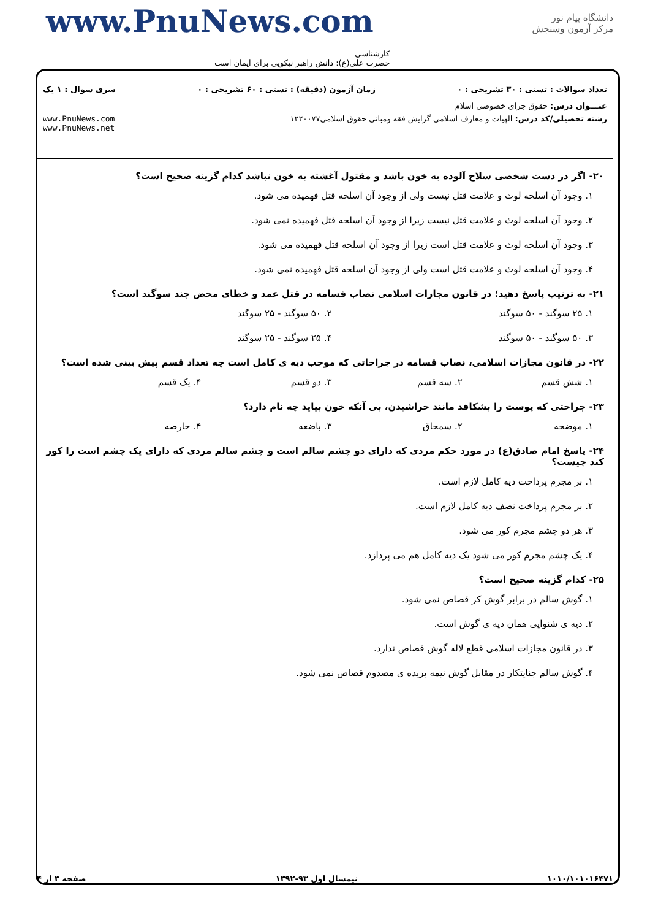دانشگاه پیام نور
مرکز آزمون وسنجش
www.PnuNews.com
کارشناسی
حضرت علی(ع): دانش راهبر نیکویی برای ایمان است
تعداد سوالات : تستی : ۳۰ تشریحی : ۰ زمان آزمون (دقیقه) : تستی : ۶۰ تشریحی : ۰ سری سوال : ۱ یک
عنـــوان درس: حقوق جزای خصوصی اسلام
رشته تحصیلی/کد درس: الهیات و معارف اسلامی گرایش فقه ومبانی حقوق اسلامی۱۲۲۰۰۷۷ www.PnuNews.com
www.PnuNews.net
۲۰- اگر در دست شخصی سلاح آلوده به خون باشد و مقتول آغشته به خون نباشد کدام گزینه صحیح است؟
۱. وجود آن اسلحه لوث و علامت قتل نیست ولی از وجود آن اسلحه قتل فهمیده می شود.
۲. وجود آن اسلحه لوث و علامت قتل نیست زیرا از وجود آن اسلحه قتل فهمیده نمی شود.
۳. وجود آن اسلحه لوث و علامت قتل است زیرا از وجود آن اسلحه قتل فهمیده می شود.
۴. وجود آن اسلحه لوث و علامت قتل است ولی از وجود آن اسلحه قتل فهمیده نمی شود.
۲۱- به ترتیب پاسخ دهید؛ در قانون مجازات اسلامی نصاب قسامه در قتل عمد و خطای محض چند سوگند است؟
۱. ۲۵ سوگند - ۵۰ سوگند ۲. ۵۰ سوگند - ۲۵ سوگند
۳. ۵۰ سوگند - ۵۰ سوگند ۴. ۲۵ سوگند - ۲۵ سوگند
۲۲- در قانون مجازات اسلامی، نصاب قسامه در جراحاتی که موجب دیه ی کامل است چه تعداد قسم پیش بینی شده است؟
۱. شش قسم ۲. سه قسم ۳. دو قسم ۴. یک قسم
۲۳- جراحتی که پوست را بشکافد مانند خراشیدن، بی آنکه خون بیاید چه نام دارد؟
۱. موضحه ۲. سمحاق ۳. باضعه ۴. حارصه
۲۴- پاسخ امام صادق(ع) در مورد حکم مردی که دارای دو چشم سالم است و چشم سالم مردی که دارای یک چشم است را کور کند چیست؟
۱. بر مجرم پرداخت دیه کامل لازم است.
۲. بر مجرم پرداخت نصف دیه کامل لازم است.
۳. هر دو چشم مجرم کور می شود.
۴. یک چشم مجرم کور می شود یک دیه کامل هم می پردازد.
۲۵- کدام گزینه صحیح است؟
۱. گوش سالم در برابر گوش کر قصاص نمی شود.
۲. دیه ی شنوایی همان دیه ی گوش است.
۳. در قانون مجازات اسلامی قطع لاله گوش قصاص ندارد.
۴. گوش سالم جنایتکار در مقابل گوش نیمه بریده ی مصدوم قصاص نمی شود.
۱۰۱۰/۱۰۱۰۱۶۴۷۱ نیمسال اول ۹۳-۱۳۹۲ صفحه ۳ از ۴